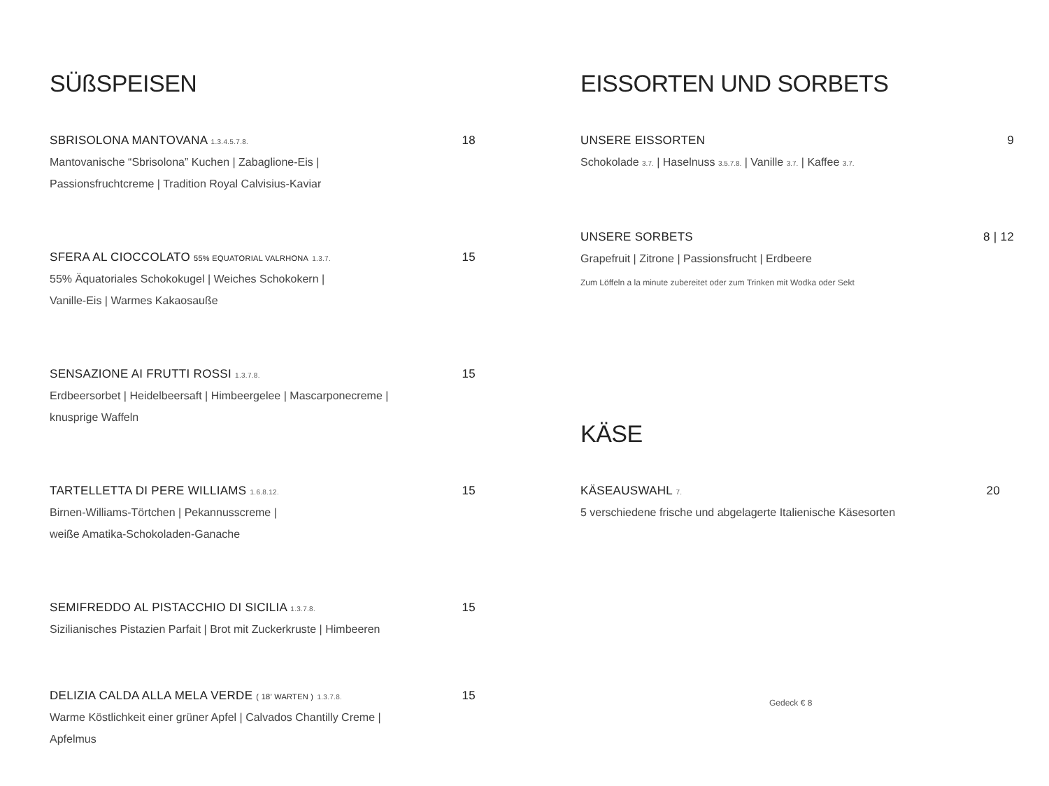SÜßSPEISEN
SBRISOLONA MANTOVANA 1.3.4.5.7.8. 18
Mantovanische “Sbrisolona” Kuchen | Zabaglione-Eis |
Passionsfruchtcreme | Tradition Royal Calvisius-Kaviar
SFERA AL CIOCCOLATO 55% EQUATORIAL VALRHONA 1.3.7. 15
55% Äquatoriales Schokokugel | Weiches Schokokern |
Vanille-Eis | Warmes Kakaosauße
SENSAZIONE AI FRUTTI ROSSI 1.3.7.8. 15
Erdbeersorbet | Heidelbeersaft | Himbeergelee | Mascarponecreme |
knusprige Waffeln
TARTELLETTA DI PERE WILLIAMS 1.6.8.12. 15
Birnen-Williams-Törtchen | Pekannusscreme |
weiße Amatika-Schokoladen-Ganache
SEMIFREDDO AL PISTACCHIO DI SICILIA 1.3.7.8. 15
Sizilianisches Pistazien Parfait | Brot mit Zuckerkruste | Himbeeren
DELIZIA CALDA ALLA MELA VERDE ( 18’ WARTEN ) 1.3.7.8. 15
Warme Köstlichkeit einer grüner Apfel | Calvados Chantilly Creme |
Apfelmus
EISSORTEN UND SORBETS
UNSERE EISSORTEN 9
Schokolade 3.7. | Haselnuss 3.5.7.8. | Vanille 3.7. | Kaffee 3.7.
UNSERE SORBETS 8 | 12
Grapefruit | Zitrone | Passionsfrucht | Erdbeere
Zum Löffeln a la minute zubereitet oder zum Trinken mit Wodka oder Sekt
KÄSE
KÄSEAUSWAHL 7. 20
5 verschiedene frische und abgelagerte Italienische Käsesorten
Gedeck € 8